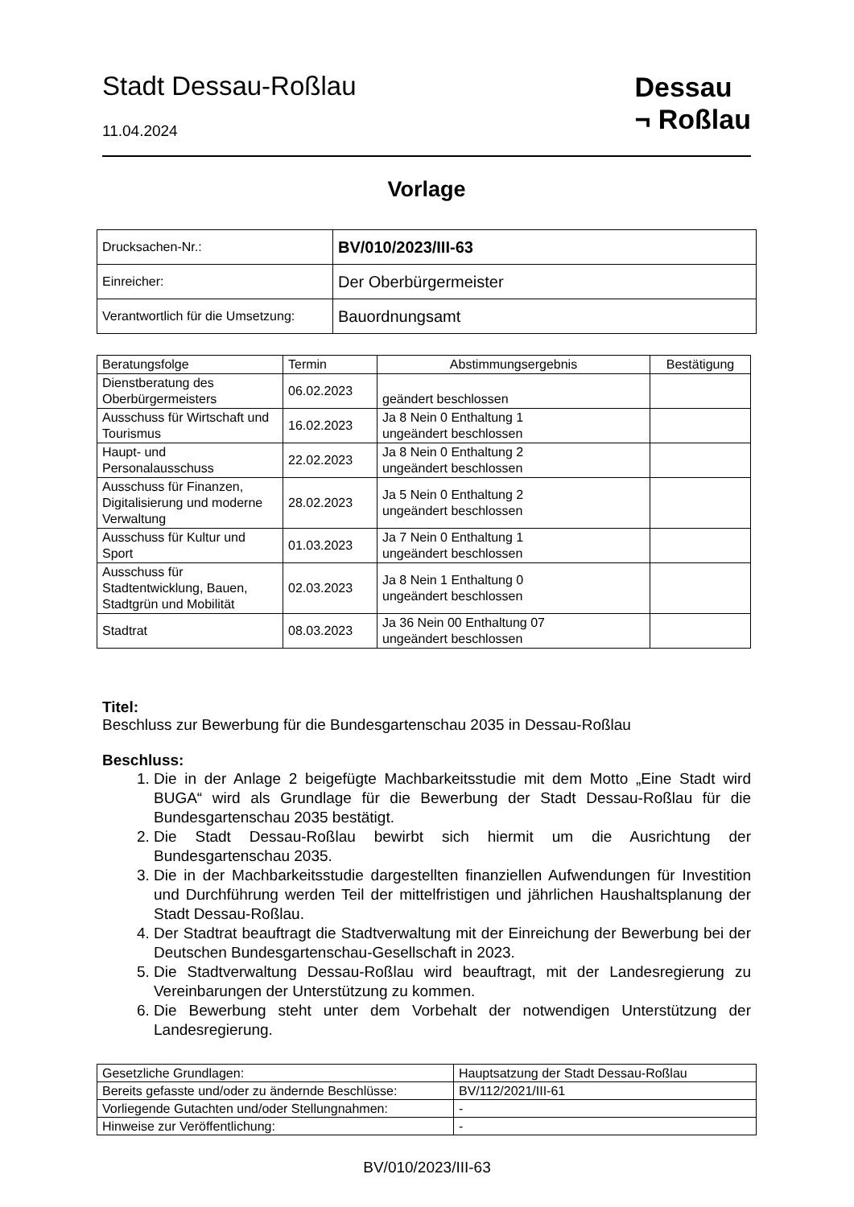Stadt Dessau-Roßlau
11.04.2024
Dessau
¬ Roßlau
Vorlage
| Drucksachen-Nr.: | BV/010/2023/III-63 |
| Einreicher: | Der Oberbürgermeister |
| Verantwortlich für die Umsetzung: | Bauordnungsamt |
| Beratungsfolge | Termin | Abstimmungsergebnis | Bestätigung |
| --- | --- | --- | --- |
| Dienstberatung des Oberbürgermeisters | 06.02.2023 | geändert beschlossen | |
| Ausschuss für Wirtschaft und Tourismus | 16.02.2023 | Ja 8 Nein 0 Enthaltung 1 ungeändert beschlossen | |
| Haupt- und Personalausschuss | 22.02.2023 | Ja 8 Nein 0 Enthaltung 2 ungeändert beschlossen | |
| Ausschuss für Finanzen, Digitalisierung und moderne Verwaltung | 28.02.2023 | Ja 5 Nein 0 Enthaltung 2 ungeändert beschlossen | |
| Ausschuss für Kultur und Sport | 01.03.2023 | Ja 7 Nein 0 Enthaltung 1 ungeändert beschlossen | |
| Ausschuss für Stadtentwicklung, Bauen, Stadtgrün und Mobilität | 02.03.2023 | Ja 8 Nein 1 Enthaltung 0 ungeändert beschlossen | |
| Stadtrat | 08.03.2023 | Ja 36 Nein 00 Enthaltung 07 ungeändert beschlossen | |
Titel:
Beschluss zur Bewerbung für die Bundesgartenschau 2035 in Dessau-Roßlau
Beschluss:
1. Die in der Anlage 2 beigefügte Machbarkeitsstudie mit dem Motto „Eine Stadt wird BUGA“ wird als Grundlage für die Bewerbung der Stadt Dessau-Roßlau für die Bundesgartenschau 2035 bestätigt.
2. Die Stadt Dessau-Roßlau bewirbt sich hiermit um die Ausrichtung der Bundesgartenschau 2035.
3. Die in der Machbarkeitsstudie dargestellten finanziellen Aufwendungen für Investition und Durchführung werden Teil der mittelfristigen und jährlichen Haushaltsplanung der Stadt Dessau-Roßlau.
4. Der Stadtrat beauftragt die Stadtverwaltung mit der Einreichung der Bewerbung bei der Deutschen Bundesgartenschau-Gesellschaft in 2023.
5. Die Stadtverwaltung Dessau-Roßlau wird beauftragt, mit der Landesregierung zu Vereinbarungen der Unterstützung zu kommen.
6. Die Bewerbung steht unter dem Vorbehalt der notwendigen Unterstützung der Landesregierung.
| Gesetzliche Grundlagen: | Hauptsatzung der Stadt Dessau-Roßlau |
| Bereits gefasste und/oder zu ändernde Beschlüsse: | BV/112/2021/III-61 |
| Vorliegende Gutachten und/oder Stellungnahmen: | - |
| Hinweise zur Veröffentlichung: | - |
BV/010/2023/III-63